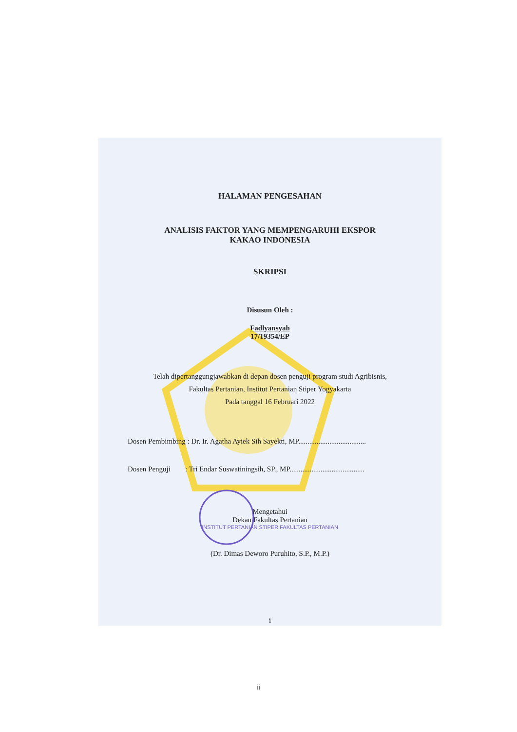HALAMAN PENGESAHAN
ANALISIS FAKTOR YANG MEMPENGARUHI EKSPOR
KAKAO INDONESIA
SKRIPSI
Disusun Oleh :
Fadlyansyah
17/19354/EP
Telah dipertanggungjawabkan di depan dosen penguji program studi Agribisnis,
Fakultas Pertanian, Institut Pertanian Stiper Yogyakarta
Pada tanggal 16 Februari 2022
Dosen Pembimbing : Dr. Ir. Agatha Ayiek Sih Sayekti, MP.....................................
Dosen Penguji : Tri Endar Suswatiningsih, SP., MP.........................................
Mengetahui
Dekan Fakultas Pertanian
INSTITUT PERTANIAN STIPER FAKULTAS PERTANIAN
(Dr. Dimas Deworo Puruhito, S.P., M.P.)
i
ii